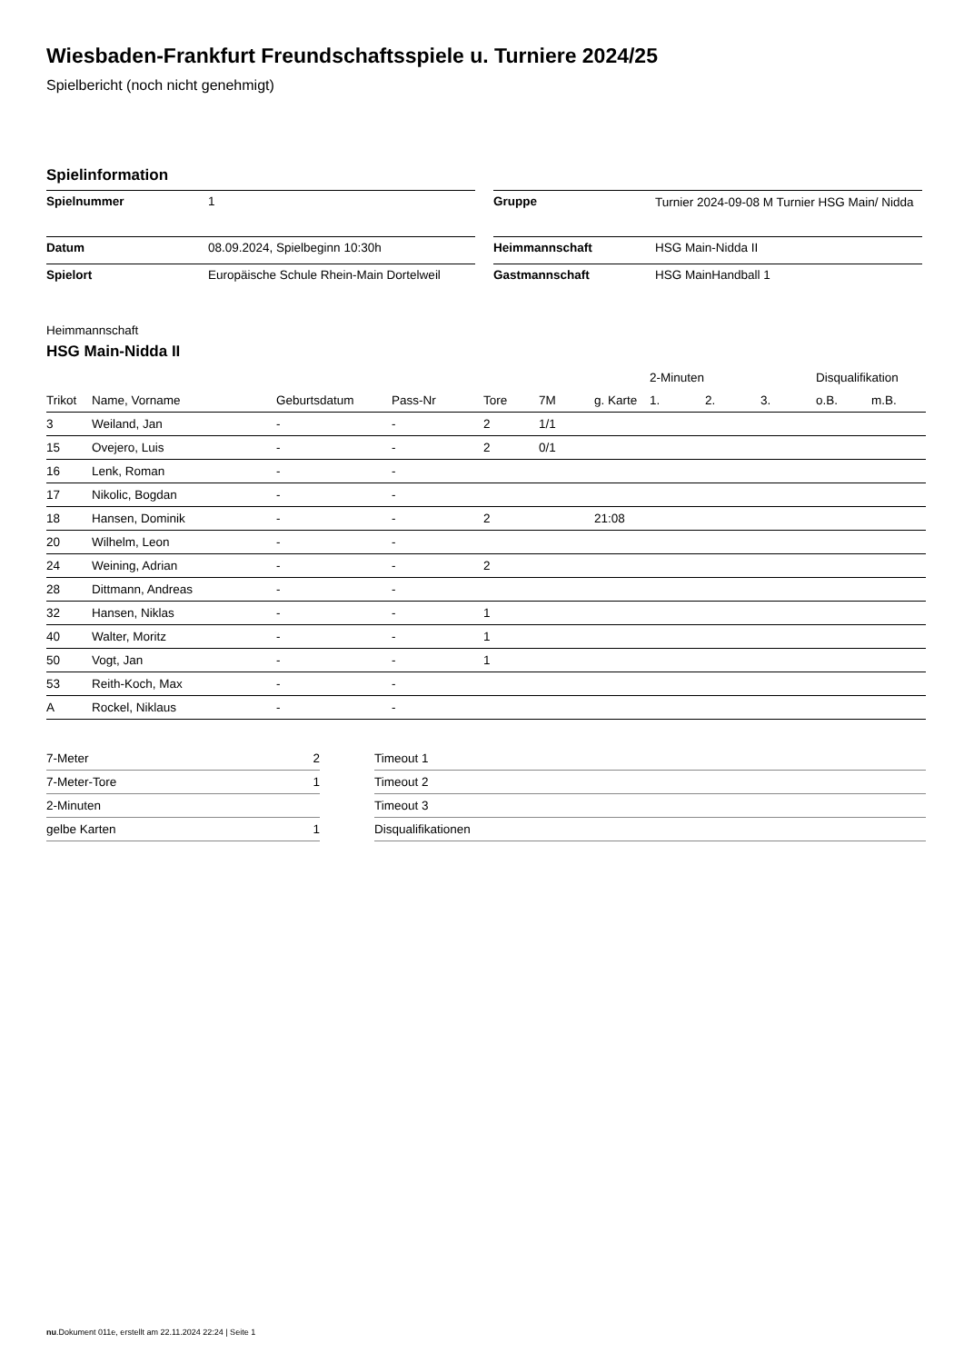Wiesbaden-Frankfurt Freundschaftsspiele u. Turniere 2024/25
Spielbericht (noch nicht genehmigt)
Spielinformation
| Spielnummer | 1 |
| Datum | 08.09.2024, Spielbeginn 10:30h |
| Spielort | Europäische Schule Rhein-Main Dortelweil |
| Gruppe | Turnier 2024-09-08 M Turnier HSG Main/ Nidda |
| Heimmannschaft | HSG Main-Nidda II |
| Gastmannschaft | HSG MainHandball 1 |
Heimmannschaft
HSG Main-Nidda II
| | | | | | | | 2-Minuten | | | Disqualifikation | |
| Trikot | Name, Vorname | Geburtsdatum | Pass-Nr | Tore | 7M | g. Karte | 1. | 2. | 3. | o.B. | m.B. |
| 3 | Weiland, Jan | - | - | 2 | 1/1 | | | | | | |
| 15 | Ovejero, Luis | - | - | 2 | 0/1 | | | | | | |
| 16 | Lenk, Roman | - | - | | | | | | | | |
| 17 | Nikolic, Bogdan | - | - | | | | | | | | |
| 18 | Hansen, Dominik | - | - | 2 | | 21:08 | | | | | |
| 20 | Wilhelm, Leon | - | - | | | | | | | | |
| 24 | Weining, Adrian | - | - | 2 | | | | | | | |
| 28 | Dittmann, Andreas | - | - | | | | | | | | |
| 32 | Hansen, Niklas | - | - | 1 | | | | | | | |
| 40 | Walter, Moritz | - | - | 1 | | | | | | | |
| 50 | Vogt, Jan | - | - | 1 | | | | | | | |
| 53 | Reith-Koch, Max | - | - | | | | | | | | |
| A | Rockel, Niklaus | - | - | | | | | | | | |
| 7-Meter | 2 |
| 7-Meter-Tore | 1 |
| 2-Minuten | |
| gelbe Karten | 1 |
| Timeout 1 |
| Timeout 2 |
| Timeout 3 |
| Disqualifikationen |
nu.Dokument 011e, erstellt am 22.11.2024 22:24 | Seite 1